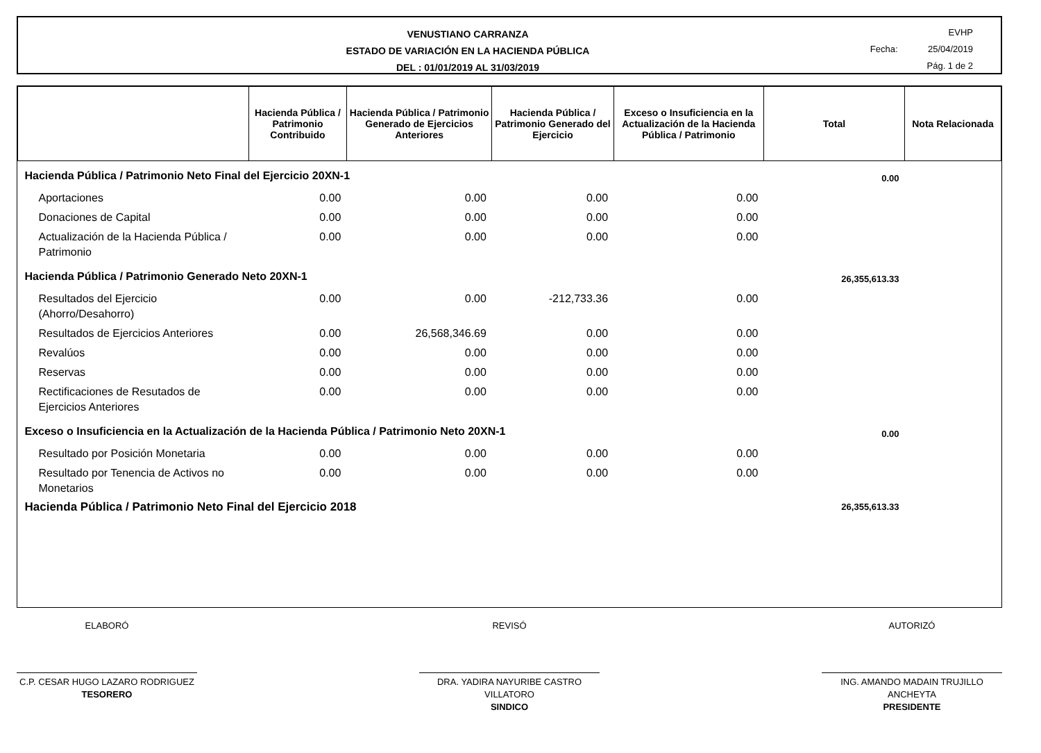VENUSTIANO CARRANZA
ESTADO DE VARIACIÓN EN LA HACIENDA PÚBLICA
DEL : 01/01/2019 AL 31/03/2019
EVHP
Fecha: 25/04/2019
Pág. 1 de 2
| | Hacienda Pública / Patrimonio Contribuido | Hacienda Pública / Patrimonio Generado de Ejercicios Anteriores | Hacienda Pública / Patrimonio Generado del Ejercicio | Exceso o Insuficiencia en la Actualización de la Hacienda Pública / Patrimonio | Total | Nota Relacionada |
| --- | --- | --- | --- | --- | --- | --- |
| Hacienda Pública / Patrimonio Neto Final del Ejercicio 20XN-1 | | | | | 0.00 | |
| Aportaciones | 0.00 | 0.00 | 0.00 | 0.00 | | |
| Donaciones de Capital | 0.00 | 0.00 | 0.00 | 0.00 | | |
| Actualización de la Hacienda Pública / Patrimonio | 0.00 | 0.00 | 0.00 | 0.00 | | |
| Hacienda Pública / Patrimonio Generado Neto 20XN-1 | | | | | 26,355,613.33 | |
| Resultados del Ejercicio (Ahorro/Desahorro) | 0.00 | 0.00 | -212,733.36 | 0.00 | | |
| Resultados de Ejercicios Anteriores | 0.00 | 26,568,346.69 | 0.00 | 0.00 | | |
| Revalúos | 0.00 | 0.00 | 0.00 | 0.00 | | |
| Reservas | 0.00 | 0.00 | 0.00 | 0.00 | | |
| Rectificaciones de Resutados de Ejercicios Anteriores | 0.00 | 0.00 | 0.00 | 0.00 | | |
| Exceso o Insuficiencia en la Actualización de la Hacienda Pública / Patrimonio Neto 20XN-1 | | | | | 0.00 | |
| Resultado por Posición Monetaria | 0.00 | 0.00 | 0.00 | 0.00 | | |
| Resultado por Tenencia de Activos no Monetarios | 0.00 | 0.00 | 0.00 | 0.00 | | |
| Hacienda Pública / Patrimonio Neto Final del Ejercicio 2018 | | | | | 26,355,613.33 | |
ELABORÓ
C.P. CESAR HUGO LAZARO RODRIGUEZ
TESORERO
REVISÓ
DRA. YADIRA NAYURIBE CASTRO VILLATORO
SINDICO
AUTORIZÓ
ING. AMANDO MADAIN TRUJILLO ANCHEYTA
PRESIDENTE